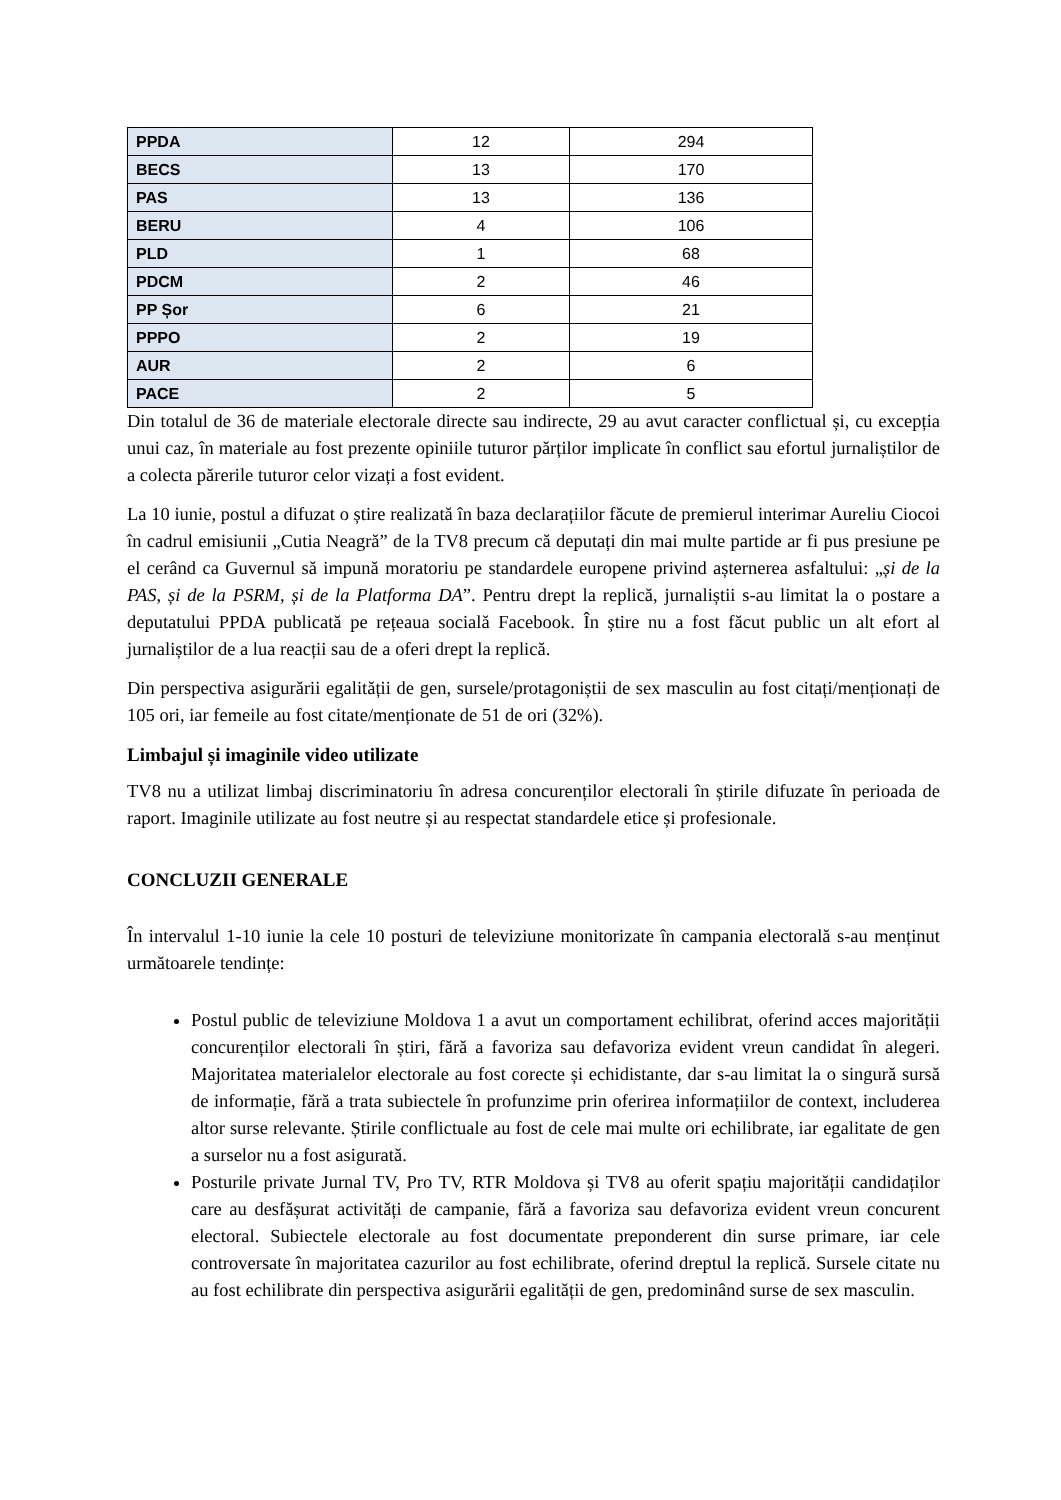| PPDA | 12 | 294 |
| BECS | 13 | 170 |
| PAS | 13 | 136 |
| BERU | 4 | 106 |
| PLD | 1 | 68 |
| PDCM | 2 | 46 |
| PP Șor | 6 | 21 |
| PPPO | 2 | 19 |
| AUR | 2 | 6 |
| PACE | 2 | 5 |
Din totalul de 36 de materiale electorale directe sau indirecte, 29 au avut caracter conflictual și, cu excepția unui caz, în materiale au fost prezente opiniile tuturor părților implicate în conflict sau efortul jurnaliștilor de a colecta părerile tuturor celor vizați a fost evident.
La 10 iunie, postul a difuzat o știre realizată în baza declarațiilor făcute de premierul interimar Aureliu Ciocoi în cadrul emisiunii „Cutia Neagră” de la TV8 precum că deputați din mai multe partide ar fi pus presiune pe el cerând ca Guvernul să impună moratoriu pe standardele europene privind așternerea asfaltului: „și de la PAS, și de la PSRM, și de la Platforma DA”. Pentru drept la replică, jurnaliștii s-au limitat la o postare a deputatului PPDA publicată pe rețeaua socială Facebook. În știre nu a fost făcut public un alt efort al jurnaliștilor de a lua reacții sau de a oferi drept la replică.
Din perspectiva asigurării egalității de gen, sursele/protagoniștii de sex masculin au fost citați/menționați de 105 ori, iar femeile au fost citate/menționate de 51 de ori (32%).
Limbajul și imaginile video utilizate
TV8 nu a utilizat limbaj discriminatoriu în adresa concurenților electorali în știrile difuzate în perioada de raport. Imaginile utilizate au fost neutre și au respectat standardele etice și profesionale.
CONCLUZII GENERALE
În intervalul 1-10 iunie la cele 10 posturi de televiziune monitorizate în campania electorală s-au menținut următoarele tendințe:
Postul public de televiziune Moldova 1 a avut un comportament echilibrat, oferind acces majorității concurenților electorali în știri, fără a favoriza sau defavoriza evident vreun candidat în alegeri. Majoritatea materialelor electorale au fost corecte și echidistante, dar s-au limitat la o singură sursă de informație, fără a trata subiectele în profunzime prin oferirea informațiilor de context, includerea altor surse relevante. Știrile conflictuale au fost de cele mai multe ori echilibrate, iar egalitate de gen a surselor nu a fost asigurată.
Posturile private Jurnal TV, Pro TV, RTR Moldova și TV8 au oferit spațiu majorității candidaților care au desfășurat activități de campanie, fără a favoriza sau defavoriza evident vreun concurent electoral. Subiectele electorale au fost documentate preponderent din surse primare, iar cele controversate în majoritatea cazurilor au fost echilibrate, oferind dreptul la replică. Sursele citate nu au fost echilibrate din perspectiva asigurării egalității de gen, predominând surse de sex masculin.